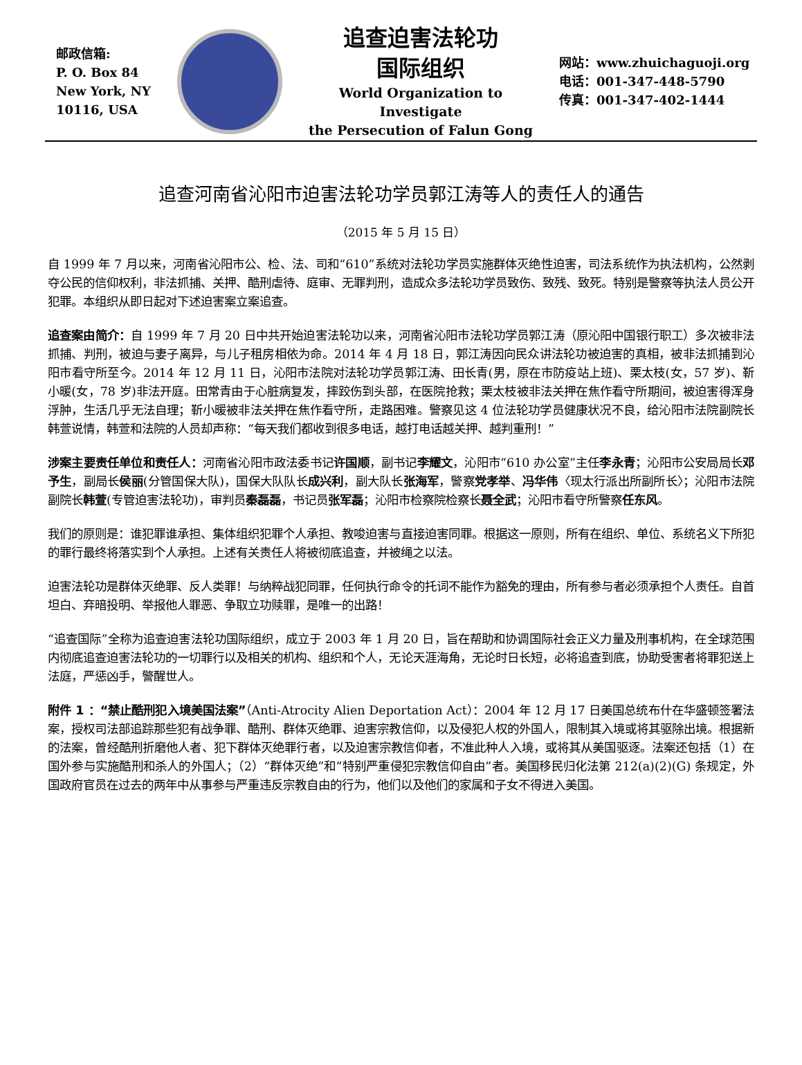邮政信箱:
P. O. Box 84
New York, NY
10116, USA
追查迫害法轮功
国际组织
World Organization to Investigate
the Persecution of Falun Gong
网站：www.zhuichaguoji.org
电话：001-347-448-5790
传真：001-347-402-1444
追查河南省沁阳市迫害法轮功学员郭江涛等人的责任人的通告
（2015 年 5 月 15 日）
自 1999 年 7 月以来，河南省沁阳市公、检、法、司和“610”系统对法轮功学员实施群体灭绝性迫害，司法系统作为执法机构，公然剥夺公民的信仰权利，非法抓捕、关押、酷刑虐待、庭审、无罪判刑，造成众多法轮功学员致伤、致残、致死。特别是警察等执法人员公开犯罪。本组织从即日起对下述迫害案立案追查。
追查案由简介：自 1999 年 7 月 20 日中共开始迫害法轮功以来，河南省沁阳市法轮功学员郭江涛（原沁阳中国银行职工）多次被非法抓捕、判刑，被迫与妻子离异，与儿子租房相依为命。2014 年 4 月 18 日，郭江涛因向民众讲法轮功被迫害的真相，被非法抓捕到沁阳市看守所至今。2014 年 12 月 11 日，沁阳市法院对法轮功学员郭江涛、田长青(男，原在市防疫站上班)、栗太枝(女，57 岁)、靳小暖(女，78 岁)非法开庭。田常青由于心脏病复发，摔跤伤到头部，在医院抢救；栗太枝被非法关押在焦作看守所期间，被迫害得浑身浮肿，生活几乎无法自理；靳小暖被非法关押在焦作看守所，走路困难。警察见这 4 位法轮功学员健康状况不良，给沁阳市法院副院长韩萱说情，韩萱和法院的人员却声称：“每天我们都收到很多电话，越打电话越关押、越判重刑！”
涉案主要责任单位和责任人：河南省沁阳市政法委书记许国顺，副书记李耀文，沁阳市“610 办公室”主任李永青；沁阳市公安局局长邓予生，副局长侯丽(分管国保大队)，国保大队队长成兴利，副大队长张海军，警察党孝举、冯华伟〈现太行派出所副所长〉；沁阳市法院副院长韩萱(专管迫害法轮功)，审判员秦磊磊，书记员张军磊；沁阳市检察院检察长聂全武；沁阳市看守所警察任东风。
我们的原则是：谁犯罪谁承担、集体组织犯罪个人承担、教唆迫害与直接迫害同罪。根据这一原则，所有在组织、单位、系统名义下所犯的罪行最终将落实到个人承担。上述有关责任人将被彻底追查，并被绳之以法。
迫害法轮功是群体灭绝罪、反人类罪！与纳粹战犯同罪，任何执行命令的托词不能作为豁免的理由，所有参与者必须承担个人责任。自首坦白、弃暗投明、举报他人罪恶、争取立功赎罪，是唯一的出路！
“追查国际”全称为追查迫害法轮功国际组织，成立于 2003 年 1 月 20 日，旨在帮助和协调国际社会正义力量及刑事机构，在全球范围内彻底追查迫害法轮功的一切罪行以及相关的机构、组织和个人，无论天涯海角，无论时日长短，必将追查到底，协助受害者将罪犯送上法庭，严惩凶手，警醒世人。
附件 1 ：“禁止酷刑犯入境美国法案”（Anti-Atrocity Alien Deportation Act）：2004 年 12 月 17 日美国总统布什在华盛顿签署法案，授权司法部追踪那些犯有战争罪、酷刑、群体灭绝罪、迫害宗教信仰，以及侵犯人权的外国人，限制其入境或将其驱除出境。根据新的法案，曾经酷刑折磨他人者、犯下群体灭绝罪行者，以及迫害宗教信仰者，不准此种人入境，或将其从美国驱逐。法案还包括（1）在国外参与实施酷刑和杀人的外国人；（2）“群体灭绝”和“特别严重侵犯宗教信仰自由”者。美国移民归化法第 212(a)(2)(G) 条规定，外国政府官员在过去的两年中从事参与严重违反宗教自由的行为，他们以及他们的家属和子女不得进入美国。